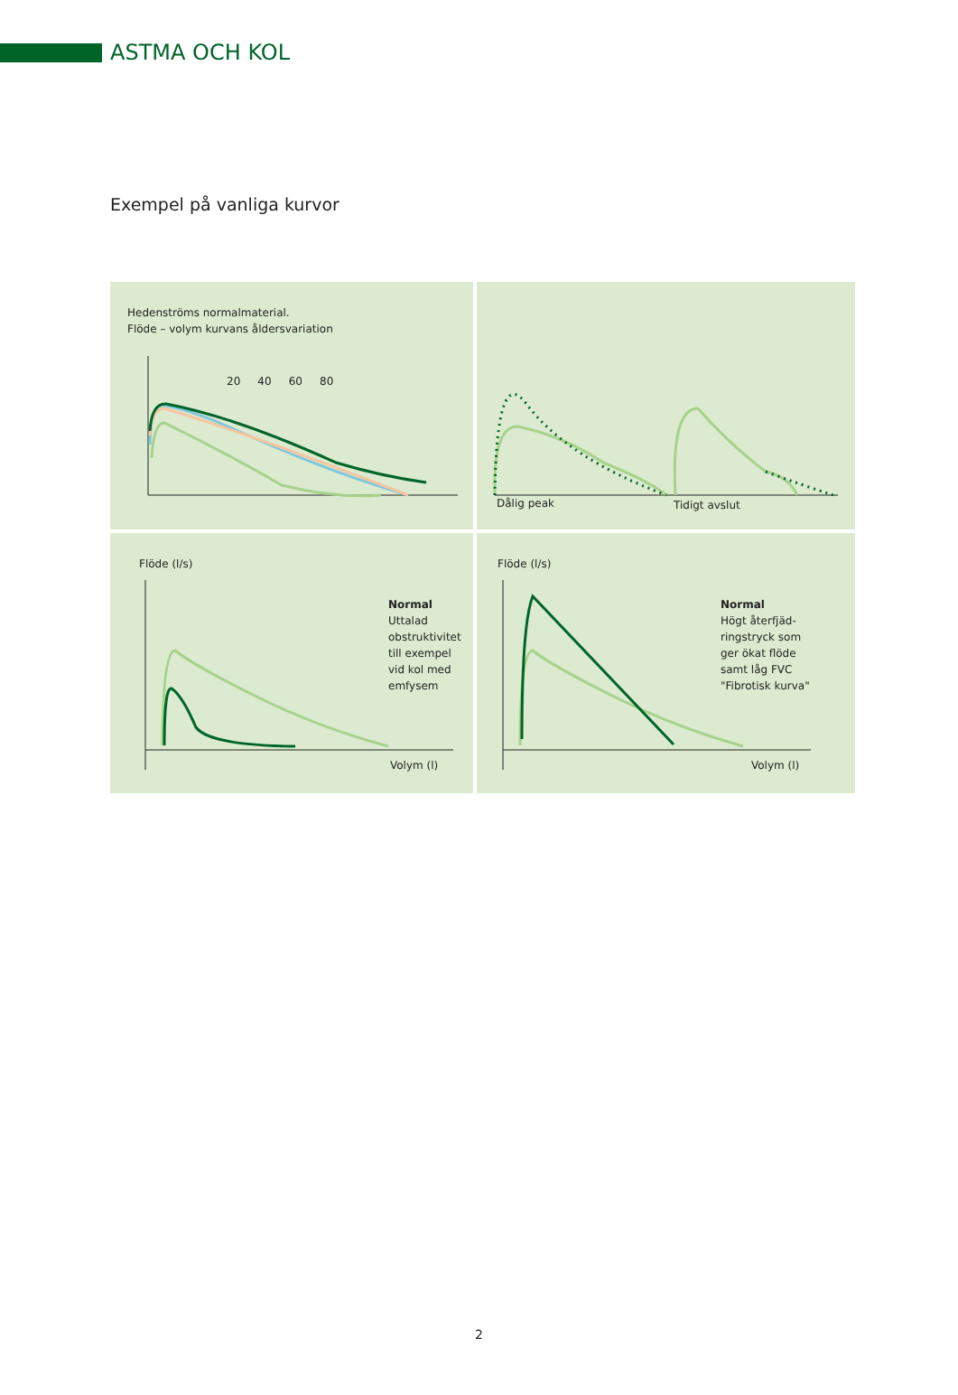ASTMA OCH KOL
Exempel på vanliga kurvor
Hedenströms normalmaterial.
Flöde – volym kurvans åldersvariation
20 40 60 80
Dålig peak Tidigt avslut
Flöde (l/s)
Normal
Uttalad
obstruktivitet
till exempel
vid kol med
emfysem
Volym (l)
Flöde (l/s)
Normal
Högt återfjäd-
ringstryck som
ger ökat flöde
samt låg FVC
"Fibrotisk kurva"
Volym (l)
2